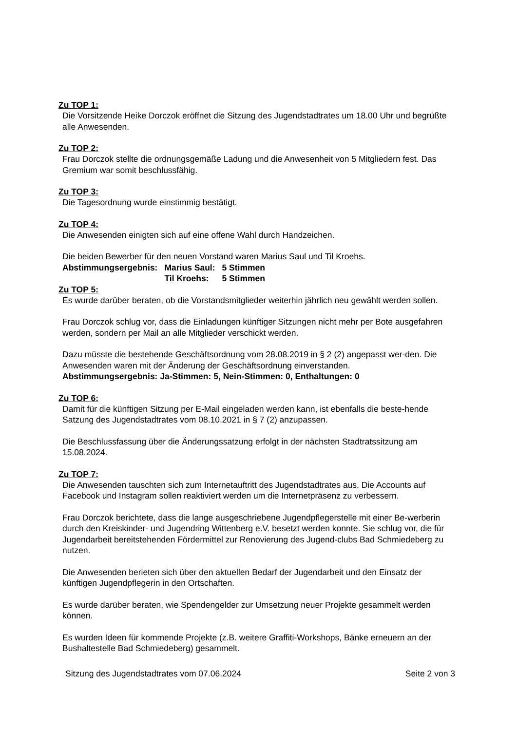Zu TOP 1:
Die Vorsitzende Heike Dorczok eröffnet die Sitzung des Jugendstadtrates um 18.00 Uhr und begrüßte alle Anwesenden.
Zu TOP 2:
Frau Dorczok stellte die ordnungsgemäße Ladung und die Anwesenheit von 5 Mitgliedern fest. Das Gremium war somit beschlussfähig.
Zu TOP 3:
Die Tagesordnung wurde einstimmig bestätigt.
Zu TOP 4:
Die Anwesenden einigten sich auf eine offene Wahl durch Handzeichen.
Die beiden Bewerber für den neuen Vorstand waren Marius Saul und Til Kroehs.
| Abstimmungsergebnis: | Marius Saul: | 5 Stimmen |
| | Til Kroehs: | 5 Stimmen |
Zu TOP 5:
Es wurde darüber beraten, ob die Vorstandsmitglieder weiterhin jährlich neu gewählt werden sollen.
Frau Dorczok schlug vor, dass die Einladungen künftiger Sitzungen nicht mehr per Bote ausgefahren werden, sondern per Mail an alle Mitglieder verschickt werden.
Dazu müsste die bestehende Geschäftsordnung vom 28.08.2019 in § 2 (2) angepasst wer-den. Die Anwesenden waren mit der Änderung der Geschäftsordnung einverstanden.
Abstimmungsergebnis: Ja-Stimmen: 5, Nein-Stimmen: 0, Enthaltungen: 0
Zu TOP 6:
Damit für die künftigen Sitzung per E-Mail eingeladen werden kann, ist ebenfalls die beste-hende Satzung des Jugendstadtrates vom 08.10.2021 in § 7 (2) anzupassen.
Die Beschlussfassung über die Änderungssatzung erfolgt in der nächsten Stadtratssitzung am 15.08.2024.
Zu TOP 7:
Die Anwesenden tauschten sich zum Internetauftritt des Jugendstadtrates aus. Die Accounts auf Facebook und Instagram sollen reaktiviert werden um die Internetpräsenz zu verbessern.
Frau Dorczok berichtete, dass die lange ausgeschriebene Jugendpflegerstelle mit einer Be-werberin durch den Kreiskinder- und Jugendring Wittenberg e.V. besetzt werden konnte. Sie schlug vor, die für Jugendarbeit bereitstehenden Fördermittel zur Renovierung des Jugend-clubs Bad Schmiedeberg zu nutzen.
Die Anwesenden berieten sich über den aktuellen Bedarf der Jugendarbeit und den Einsatz der künftigen Jugendpflegerin in den Ortschaften.
Es wurde darüber beraten, wie Spendengelder zur Umsetzung neuer Projekte gesammelt werden können.
Es wurden Ideen für kommende Projekte (z.B. weitere Graffiti-Workshops, Bänke erneuern an der Bushaltestelle Bad Schmiedeberg) gesammelt.
Sitzung des Jugendstadtrates vom 07.06.2024 Seite 2 von 3